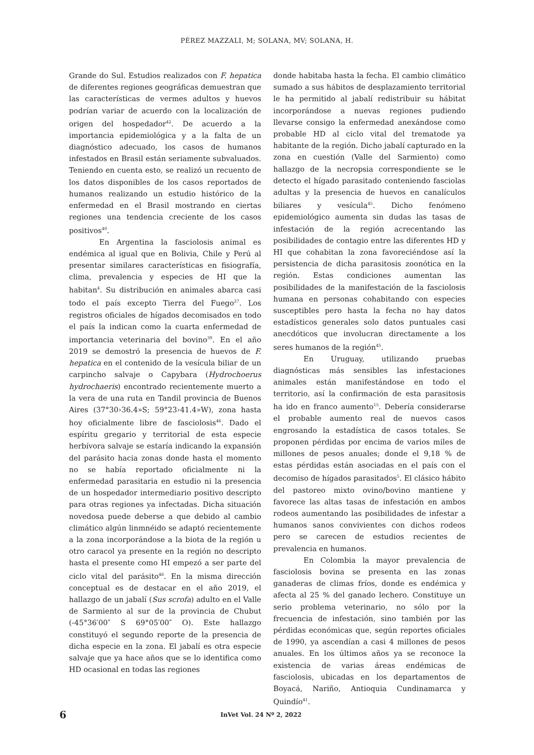PÉREZ MAZZALI, M; SOLANA, MV; SOLANA, H.
Grande do Sul. Estudios realizados con F. hepatica de diferentes regiones geográficas demuestran que las características de vermes adultos y huevos podrían variar de acuerdo con la localización de origen del hospedador<sup>42</sup>. De acuerdo a la importancia epidemiológica y a la falta de un diagnóstico adecuado, los casos de humanos infestados en Brasil están seriamente subvaluados. Teniendo en cuenta esto, se realizó un recuento de los datos disponibles de los casos reportados de humanos realizando un estudio histórico de la enfermedad en el Brasil mostrando en ciertas regiones una tendencia creciente de los casos positivos<sup>40</sup>.
En Argentina la fasciolosis animal es endémica al igual que en Bolivia, Chile y Perú al presentar similares características en fisiografía, clima, prevalencia y especies de HI que la habitan<sup>4</sup>. Su distribución en animales abarca casi todo el país excepto Tierra del Fuego<sup>27</sup>. Los registros oficiales de hígados decomisados en todo el país la indican como la cuarta enfermedad de importancia veterinaria del bovino<sup>39</sup>. En el año 2019 se demostró la presencia de huevos de F. hepatica en el contenido de la vesícula biliar de un carpincho salvaje o Capybara (Hydrochoerus hydrochaeris) encontrado recientemente muerto a la vera de una ruta en Tandil provincia de Buenos Aires (37°30›36.4»S; 59°23›41.4»W), zona hasta hoy oficialmente libre de fasciolosis<sup>46</sup>. Dado el espíritu gregario y territorial de esta especie herbívora salvaje se estaría indicando la expansión del parásito hacia zonas donde hasta el momento no se había reportado oficialmente ni la enfermedad parasitaria en estudio ni la presencia de un hospedador intermediario positivo descripto para otras regiones ya infectadas. Dicha situación novedosa puede deberse a que debido al cambio climático algún linmnéido se adaptó recientemente a la zona incorporándose a la biota de la región u otro caracol ya presente en la región no descripto hasta el presente como HI empezó a ser parte del ciclo vital del parásito<sup>46</sup>. En la misma dirección conceptual es de destacar en el año 2019, el hallazgo de un jabalí (Sus scrofa) adulto en el Valle de Sarmiento al sur de la provincia de Chubut (-45°36′00″ S 69°05′00″ O). Este hallazgo constituyó el segundo reporte de la presencia de dicha especie en la zona. El jabalí es otra especie salvaje que ya hace años que se lo identifica como HD ocasional en todas las regiones
donde habitaba hasta la fecha. El cambio climático sumado a sus hábitos de desplazamiento territorial le ha permitido al jabalí redistribuir su hábitat incorporándose a nuevas regiones pudiendo llevarse consigo la enfermedad anexándose como probable HD al ciclo vital del trematode ya habitante de la región. Dicho jabalí capturado en la zona en cuestión (Valle del Sarmiento) como hallazgo de la necropsia correspondiente se le detecto el hígado parasitado conteniendo fasciolas adultas y la presencia de huevos en canalículos biliares y vesícula<sup>45</sup>. Dicho fenómeno epidemiológico aumenta sin dudas las tasas de infestación de la región acrecentando las posibilidades de contagio entre las diferentes HD y HI que cohabitan la zona favoreciéndose así la persistencia de dicha parasitosis zoonótica en la región. Estas condiciones aumentan las posibilidades de la manifestación de la fasciolosis humana en personas cohabitando con especies susceptibles pero hasta la fecha no hay datos estadísticos generales solo datos puntuales casi anecdóticos que involucran directamente a los seres humanos de la región<sup>45</sup>.
En Uruguay, utilizando pruebas diagnósticas más sensibles las infestaciones animales están manifestándose en todo el territorio, así la confirmación de esta parasitosis ha ido en franco aumento<sup>15</sup>. Debería considerarse el probable aumento real de nuevos casos engrosando la estadística de casos totales. Se proponen pérdidas por encima de varios miles de millones de pesos anuales; donde el 9,18 % de estas pérdidas están asociadas en el país con el decomiso de hígados parasitados<sup>5</sup>. El clásico hábito del pastoreo mixto ovino/bovino mantiene y favorece las altas tasas de infestación en ambos rodeos aumentando las posibilidades de infestar a humanos sanos convivientes con dichos rodeos pero se carecen de estudios recientes de prevalencia en humanos.
En Colombia la mayor prevalencia de fasciolosis bovina se presenta en las zonas ganaderas de climas fríos, donde es endémica y afecta al 25 % del ganado lechero. Constituye un serio problema veterinario, no sólo por la frecuencia de infestación, sino también por las pérdidas económicas que, según reportes oficiales de 1990, ya ascendían a casi 4 millones de pesos anuales. En los últimos años ya se reconoce la existencia de varias áreas endémicas de fasciolosis, ubicadas en los departamentos de Boyacá, Nariño, Antioquia Cundinamarca y Quindío<sup>41</sup>.
6 InVet Vol. 24 Nº 2, 2022